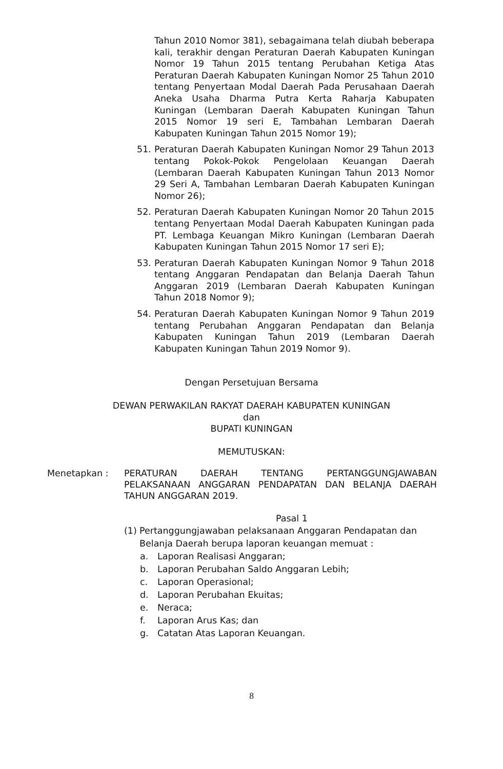Tahun 2010 Nomor 381), sebagaimana telah diubah beberapa kali, terakhir dengan Peraturan Daerah Kabupaten Kuningan Nomor 19 Tahun 2015 tentang Perubahan Ketiga Atas Peraturan Daerah Kabupaten Kuningan Nomor 25 Tahun 2010 tentang Penyertaan Modal Daerah Pada Perusahaan Daerah Aneka Usaha Dharma Putra Kerta Raharja Kabupaten Kuningan (Lembaran Daerah Kabupaten Kuningan Tahun 2015 Nomor 19 seri E, Tambahan Lembaran Daerah Kabupaten Kuningan Tahun 2015 Nomor 19);
51. Peraturan Daerah Kabupaten Kuningan Nomor 29 Tahun 2013 tentang Pokok-Pokok Pengelolaan Keuangan Daerah (Lembaran Daerah Kabupaten Kuningan Tahun 2013 Nomor 29 Seri A, Tambahan Lembaran Daerah Kabupaten Kuningan Nomor 26);
52. Peraturan Daerah Kabupaten Kuningan Nomor 20 Tahun 2015 tentang Penyertaan Modal Daerah Kabupaten Kuningan pada PT. Lembaga Keuangan Mikro Kuningan (Lembaran Daerah Kabupaten Kuningan Tahun 2015 Nomor 17 seri E);
53. Peraturan Daerah Kabupaten Kuningan Nomor 9 Tahun 2018 tentang Anggaran Pendapatan dan Belanja Daerah Tahun Anggaran 2019 (Lembaran Daerah Kabupaten Kuningan Tahun 2018 Nomor 9);
54. Peraturan Daerah Kabupaten Kuningan Nomor 9 Tahun 2019 tentang Perubahan Anggaran Pendapatan dan Belanja Kabupaten Kuningan Tahun 2019 (Lembaran Daerah Kabupaten Kuningan Tahun 2019 Nomor 9).
Dengan Persetujuan Bersama
DEWAN PERWAKILAN RAKYAT DAERAH KABUPATEN KUNINGAN
dan
BUPATI KUNINGAN
MEMUTUSKAN:
Menetapkan : PERATURAN DAERAH TENTANG PERTANGGUNGJAWABAN PELAKSANAAN ANGGARAN PENDAPATAN DAN BELANJA DAERAH TAHUN ANGGARAN 2019.
Pasal 1
(1)
Pertanggungjawaban pelaksanaan Anggaran Pendapatan dan Belanja Daerah berupa laporan keuangan memuat :
a. Laporan Realisasi Anggaran;
b. Laporan Perubahan Saldo Anggaran Lebih;
c. Laporan Operasional;
d. Laporan Perubahan Ekuitas;
e. Neraca;
f. Laporan Arus Kas; dan
g. Catatan Atas Laporan Keuangan.
8